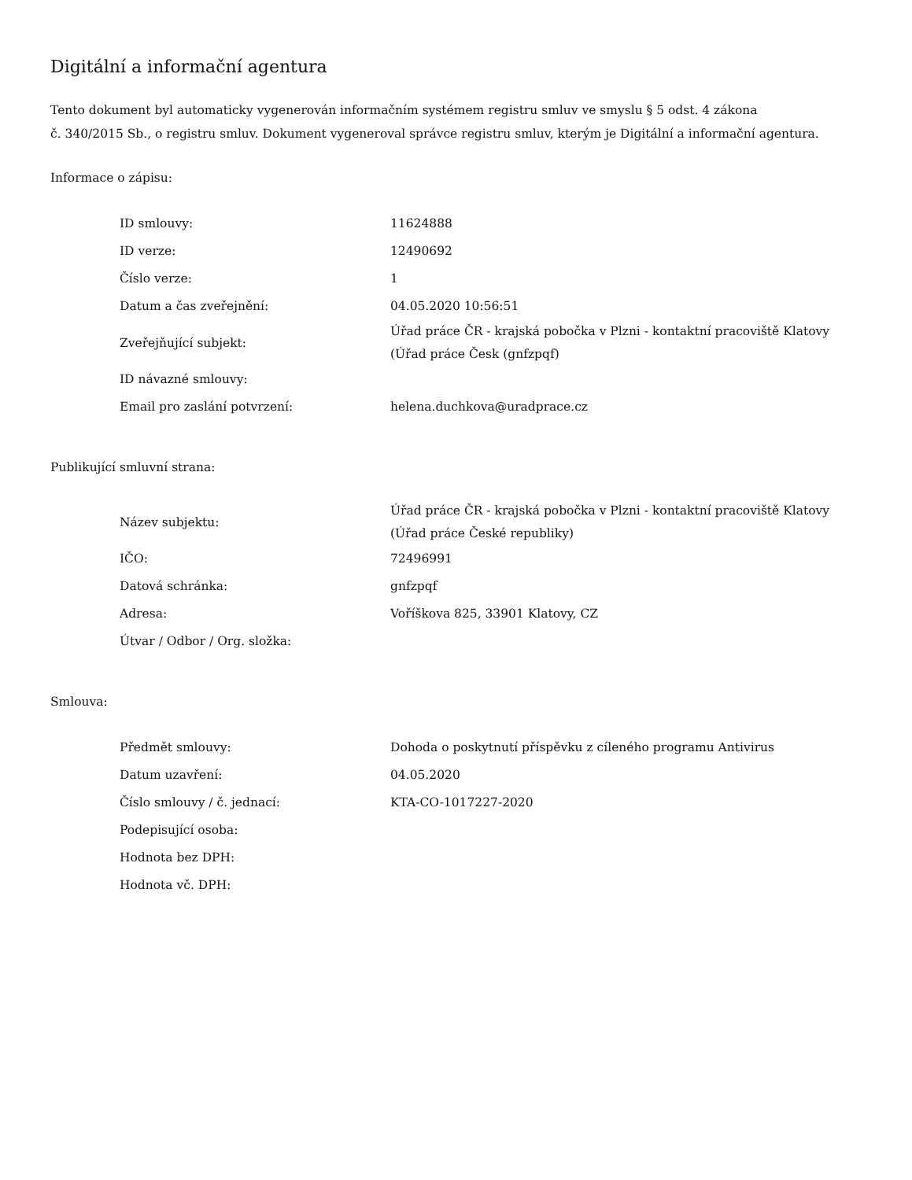Digitální a informační agentura
Tento dokument byl automaticky vygenerován informačním systémem registru smluv ve smyslu § 5 odst. 4 zákona
č. 340/2015 Sb., o registru smluv. Dokument vygeneroval správce registru smluv, kterým je Digitální a informační agentura.
Informace o zápisu:
| ID smlouvy: | 11624888 |
| ID verze: | 12490692 |
| Číslo verze: | 1 |
| Datum a čas zveřejnění: | 04.05.2020 10:56:51 |
| Zveřejňující subjekt: | Úřad práce ČR - krajská pobočka v Plzni - kontaktní pracoviště Klatovy (Úřad práce Česk (gnfzpqf) |
| ID návazné smlouvy: | |
| Email pro zaslání potvrzení: | helena.duchkova@uradprace.cz |
Publikující smluvní strana:
| Název subjektu: | Úřad práce ČR - krajská pobočka v Plzni - kontaktní pracoviště Klatovy (Úřad práce České republiky) |
| IČO: | 72496991 |
| Datová schránka: | gnfzpqf |
| Adresa: | Voříškova 825, 33901 Klatovy, CZ |
| Útvar / Odbor / Org. složka: | |
Smlouva:
| Předmět smlouvy: | Dohoda o poskytnutí příspěvku z cíleného programu Antivirus |
| Datum uzavření: | 04.05.2020 |
| Číslo smlouvy / č. jednací: | KTA-CO-1017227-2020 |
| Podepisující osoba: | |
| Hodnota bez DPH: | |
| Hodnota vč. DPH: | |